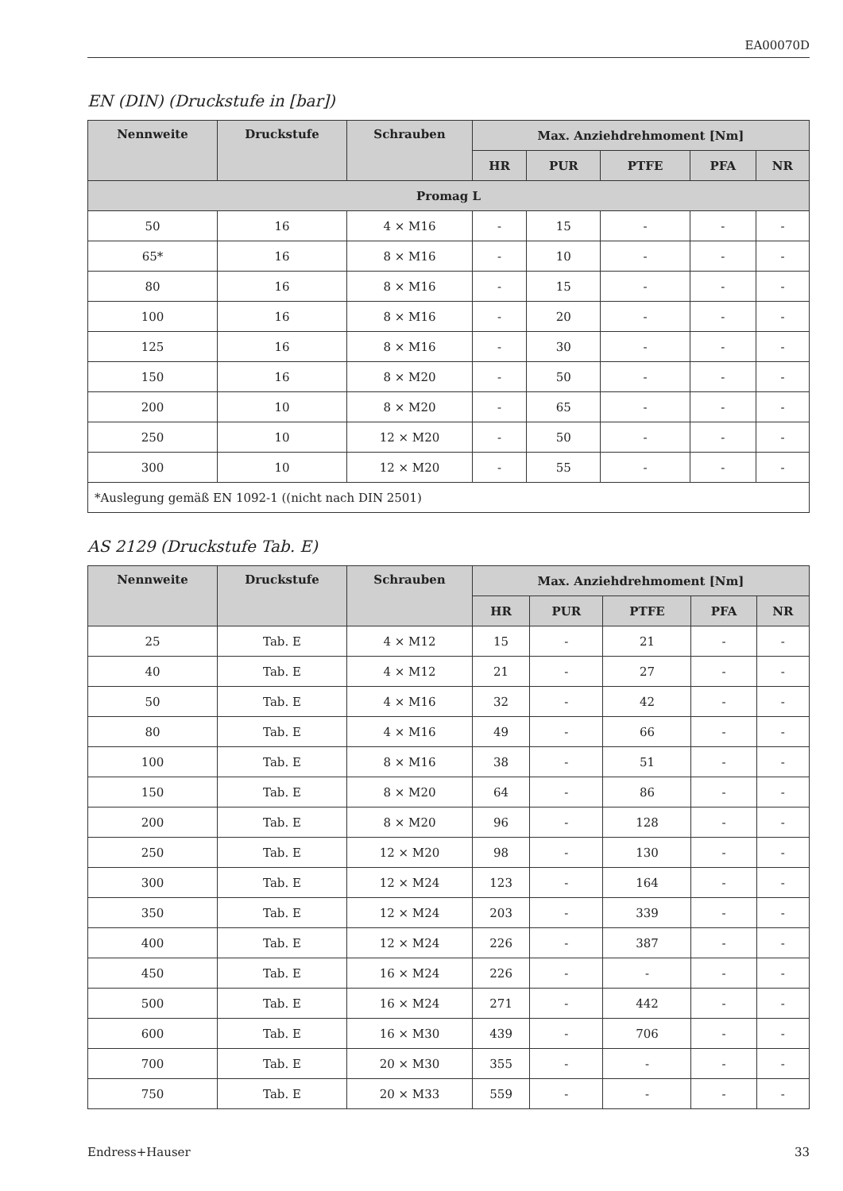EA00070D
EN (DIN) (Druckstufe in [bar])
| Nennweite | Druckstufe | Schrauben | Max. Anziehdrehmoment [Nm] | | | | |
| --- | --- | --- | --- | --- | --- | --- | --- |
| | | | HR | PUR | PTFE | PFA | NR |
| Promag L | | | | | | | |
| 50 | 16 | 4 × M16 | - | 15 | - | - | - |
| 65* | 16 | 8 × M16 | - | 10 | - | - | - |
| 80 | 16 | 8 × M16 | - | 15 | - | - | - |
| 100 | 16 | 8 × M16 | - | 20 | - | - | - |
| 125 | 16 | 8 × M16 | - | 30 | - | - | - |
| 150 | 16 | 8 × M20 | - | 50 | - | - | - |
| 200 | 10 | 8 × M20 | - | 65 | - | - | - |
| 250 | 10 | 12 × M20 | - | 50 | - | - | - |
| 300 | 10 | 12 × M20 | - | 55 | - | - | - |
| *Auslegung gemäß EN 1092-1 ((nicht nach DIN 2501) | | | | | | | |
AS 2129 (Druckstufe Tab. E)
| Nennweite | Druckstufe | Schrauben | Max. Anziehdrehmoment [Nm] | | | | |
| --- | --- | --- | --- | --- | --- | --- | --- |
| | | | HR | PUR | PTFE | PFA | NR |
| 25 | Tab. E | 4 × M12 | 15 | - | 21 | - | - |
| 40 | Tab. E | 4 × M12 | 21 | - | 27 | - | - |
| 50 | Tab. E | 4 × M16 | 32 | - | 42 | - | - |
| 80 | Tab. E | 4 × M16 | 49 | - | 66 | - | - |
| 100 | Tab. E | 8 × M16 | 38 | - | 51 | - | - |
| 150 | Tab. E | 8 × M20 | 64 | - | 86 | - | - |
| 200 | Tab. E | 8 × M20 | 96 | - | 128 | - | - |
| 250 | Tab. E | 12 × M20 | 98 | - | 130 | - | - |
| 300 | Tab. E | 12 × M24 | 123 | - | 164 | - | - |
| 350 | Tab. E | 12 × M24 | 203 | - | 339 | - | - |
| 400 | Tab. E | 12 × M24 | 226 | - | 387 | - | - |
| 450 | Tab. E | 16 × M24 | 226 | - | - | - | - |
| 500 | Tab. E | 16 × M24 | 271 | - | 442 | - | - |
| 600 | Tab. E | 16 × M30 | 439 | - | 706 | - | - |
| 700 | Tab. E | 20 × M30 | 355 | - | - | - | - |
| 750 | Tab. E | 20 × M33 | 559 | - | - | - | - |
Endress+Hauser 33